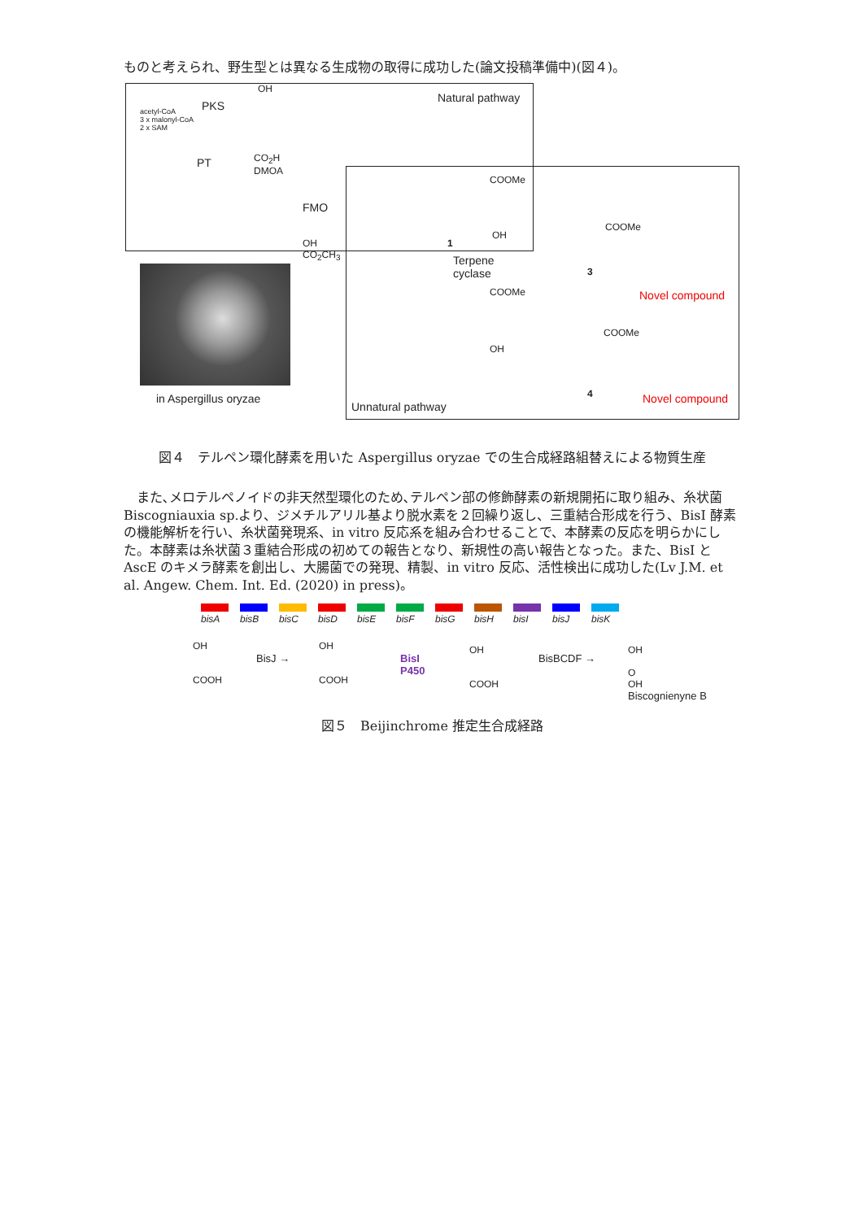ものと考えられ、野生型とは異なる生成物の取得に成功した(論文投稿準備中)(図４)。
Natural pathway
acetyl-CoA
3 x malonyl-CoA
2 x SAM
PKS
OH
CO<sub>2</sub>H
DMOA
PT
OH
CO<sub>2</sub>CH<sub>3</sub>
FMO
COOMe
OH
1
Terpene
cyclase
COOMe
OH
COOMe
3
Novel compound
COOMe
4 Novel compound
in Aspergillus oryzae
Unnatural pathway
図４　テルペン環化酵素を用いた Aspergillus oryzae での生合成経路組替えによる物質生産
　また､メロテルペノイドの非天然型環化のため､テルペン部の修飾酵素の新規開拓に取り組み、糸状菌 Biscogniauxia sp.より、ジメチルアリル基より脱水素を２回繰り返し、三重結合形成を行う、BisI 酵素の機能解析を行い、糸状菌発現系、in vitro 反応系を組み合わせることで、本酵素の反応を明らかにした。本酵素は糸状菌３重結合形成の初めての報告となり、新規性の高い報告となった。また、BisI と AscE のキメラ酵素を創出し、大腸菌での発現、精製、in vitro 反応、活性検出に成功した(Lv J.M. et al. Angew. Chem. Int. Ed. (2020) in press)。
bisA bisB bisC bisD bisE bisF bisG bisH bisI bisJ bisK
OH
COOH
BisJ →
OH
COOH
BisI
P450
OH
COOH
BisBCDF →
OH
O
OH
Biscognienyne B
図５　Beijinchrome 推定生合成経路